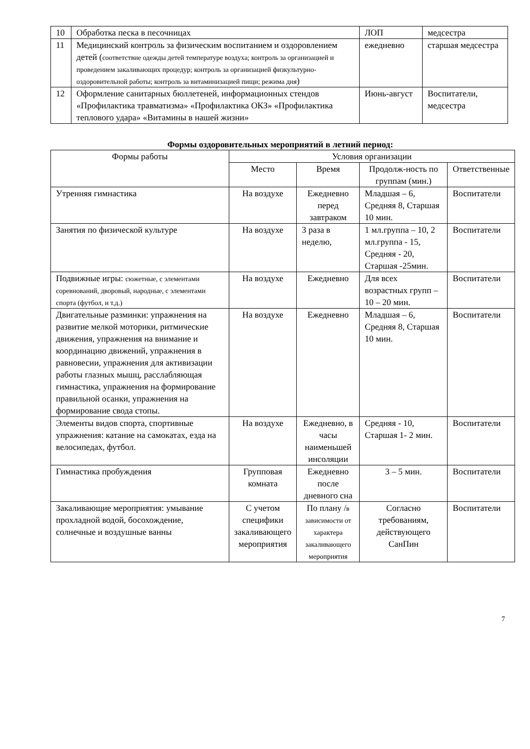| 10 | Обработка песка в песочницах | ЛОП | медсестра |
| 11 | Медицинский контроль за физическим воспитанием и оздоровлением детей ( соответствие одежды детей температуре воздуха; контроль за организацией и проведением закаливающих процедур; контроль за организацией физкультурно-оздоровительной работы; контроль за витаминизацией пищи; режима дня ) | ежедневно | старшая медсестра |
| 12 | Оформление санитарных бюллетеней, информационных стендов «Профилактика травматизма» «Профилактика ОКЗ» «Профилактика теплового удара» «Витамины в нашей жизни» | Июнь-август | Воспитатели, медсестра |
Формы оздоровительных мероприятий в летний период:
| Формы работы | Условия организации | | | |
| --- | --- | --- | --- | --- |
| | Место | Время | Продолж-ность по группам (мин.) | Ответственные |
| Утренняя гимнастика | На воздухе | Ежедневно перед завтраком | Младшая – 6, Средняя 8, Старшая 10 мин. | Воспитатели |
| Занятия по физической культуре | На воздухе | 3 раза в неделю, | 1 мл.группа – 10, 2 мл.группа - 15, Средняя - 20, Старшая -25мин. | Воспитатели |
| Подвижные игры: сюжетные, с элементами соревнований, дворовый, народные, с элементами спорта (футбол, и т.д.) | На воздухе | Ежедневно | Для всех возрастных групп – 10 – 20 мин. | Воспитатели |
| Двигательные разминки: упражнения на развитие мелкой моторики, ритмические движения, упражнения на внимание и координацию движений, упражнения в равновесии, упражнения для активизации работы глазных мышц, расслабляющая гимнастика, упражнения на формирование правильной осанки, упражнения на формирование свода стопы. | На воздухе | Ежедневно | Младшая – 6, Средняя 8, Старшая 10 мин. | Воспитатели |
| Элементы видов спорта, спортивные упражнения: катание на самокатах, езда на велосипедах, футбол. | На воздухе | Ежедневно, в часы наименьшей инсоляции | Средняя - 10, Старшая 1- 2 мин. | Воспитатели |
| Гимнастика пробуждения | Групповая комната | Ежедневно после дневного сна | 3 – 5 мин. | Воспитатели |
| Закаливающие мероприятия: умывание прохладной водой, босохождение, солнечные и воздушные ванны | С учетом специфики закаливающего мероприятия | По плану / в зависимости от характера закаливающего мероприятия | Согласно требованиям, действующего СанПин | Воспитатели |
7